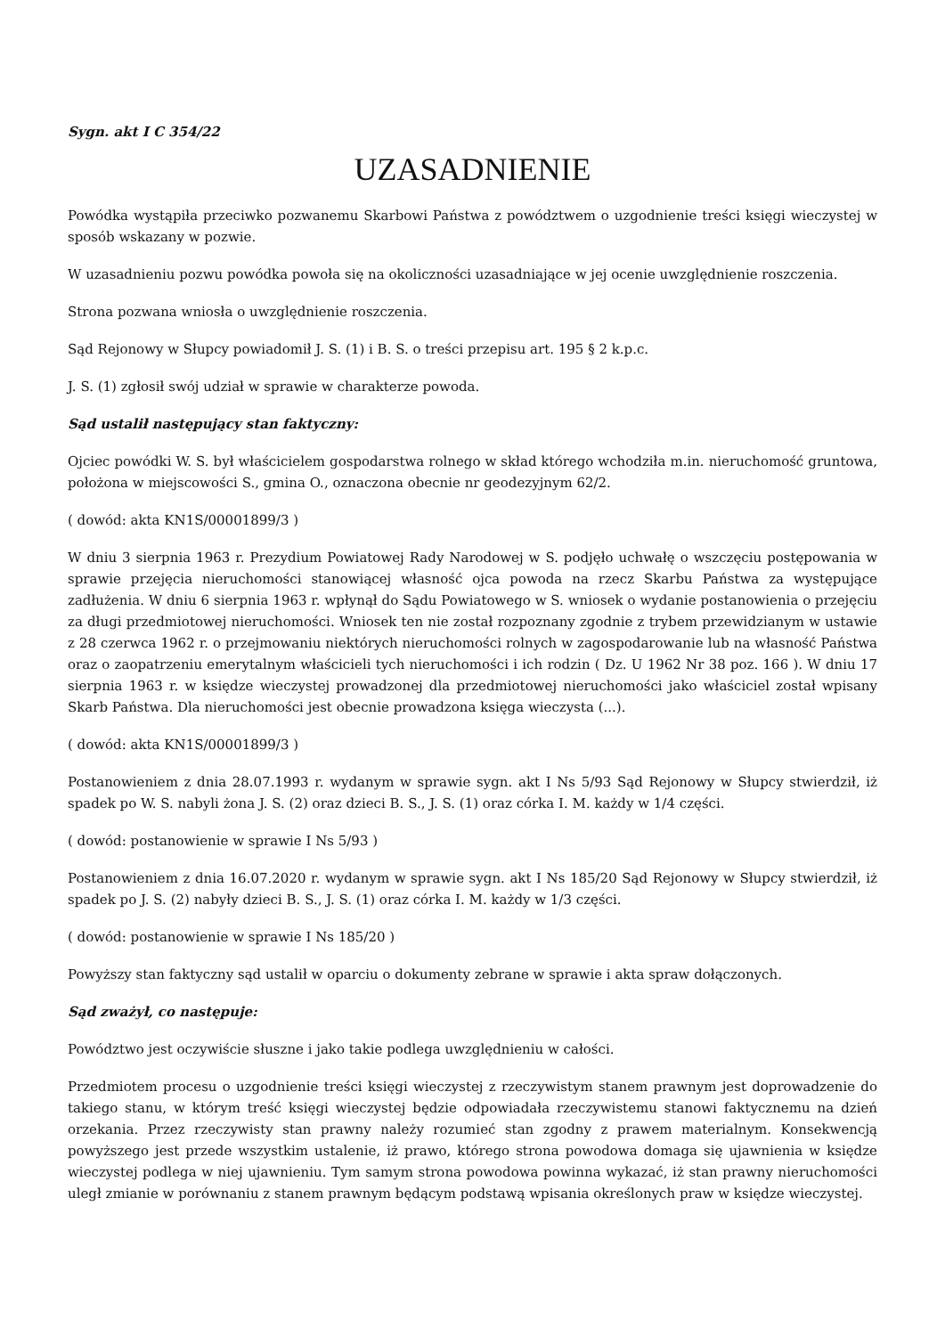Sygn. akt I C 354/22
UZASADNIENIE
Powódka wystąpiła przeciwko pozwanemu Skarbowi Państwa z powództwem o uzgodnienie treści księgi wieczystej w sposób wskazany w pozwie.
W uzasadnieniu pozwu powódka powoła się na okoliczności uzasadniające w jej ocenie uwzględnienie roszczenia.
Strona pozwana wniosła o uwzględnienie roszczenia.
Sąd Rejonowy w Słupcy powiadomił J. S. (1) i B. S. o treści przepisu art. 195 § 2 k.p.c.
J. S. (1) zgłosił swój udział w sprawie w charakterze powoda.
Sąd ustalił następujący stan faktyczny:
Ojciec powódki W. S. był właścicielem gospodarstwa rolnego w skład którego wchodziła m.in. nieruchomość gruntowa, położona w miejscowości S., gmina O., oznaczona obecnie nr geodezyjnym 62/2.
( dowód: akta KN1S/00001899/3 )
W dniu 3 sierpnia 1963 r. Prezydium Powiatowej Rady Narodowej w S. podjęło uchwałę o wszczęciu postępowania w sprawie przejęcia nieruchomości stanowiącej własność ojca powoda na rzecz Skarbu Państwa za występujące zadłużenia. W dniu 6 sierpnia 1963 r. wpłynął do Sądu Powiatowego w S. wniosek o wydanie postanowienia o przejęciu za długi przedmiotowej nieruchomości. Wniosek ten nie został rozpoznany zgodnie z trybem przewidzianym w ustawie z 28 czerwca 1962 r. o przejmowaniu niektórych nieruchomości rolnych w zagospodarowanie lub na własność Państwa oraz o zaopatrzeniu emerytalnym właścicieli tych nieruchomości i ich rodzin ( Dz. U 1962 Nr 38 poz. 166 ). W dniu 17 sierpnia 1963 r. w księdze wieczystej prowadzonej dla przedmiotowej nieruchomości jako właściciel został wpisany Skarb Państwa. Dla nieruchomości jest obecnie prowadzona księga wieczysta (...).
( dowód: akta KN1S/00001899/3 )
Postanowieniem z dnia 28.07.1993 r. wydanym w sprawie sygn. akt I Ns 5/93 Sąd Rejonowy w Słupcy stwierdził, iż spadek po W. S. nabyli żona J. S. (2) oraz dzieci B. S., J. S. (1) oraz córka I. M. każdy w 1/4 części.
( dowód: postanowienie w sprawie I Ns 5/93 )
Postanowieniem z dnia 16.07.2020 r. wydanym w sprawie sygn. akt I Ns 185/20 Sąd Rejonowy w Słupcy stwierdził, iż spadek po J. S. (2) nabyły dzieci B. S., J. S. (1) oraz córka I. M. każdy w 1/3 części.
( dowód: postanowienie w sprawie I Ns 185/20 )
Powyższy stan faktyczny sąd ustalił w oparciu o dokumenty zebrane w sprawie i akta spraw dołączonych.
Sąd zważył, co następuje:
Powództwo jest oczywiście słuszne i jako takie podlega uwzględnieniu w całości.
Przedmiotem procesu o uzgodnienie treści księgi wieczystej z rzeczywistym stanem prawnym jest doprowadzenie do takiego stanu, w którym treść księgi wieczystej będzie odpowiadała rzeczywistemu stanowi faktycznemu na dzień orzekania. Przez rzeczywisty stan prawny należy rozumieć stan zgodny z prawem materialnym. Konsekwencją powyższego jest przede wszystkim ustalenie, iż prawo, którego strona powodowa domaga się ujawnienia w księdze wieczystej podlega w niej ujawnieniu. Tym samym strona powodowa powinna wykazać, iż stan prawny nieruchomości uległ zmianie w porównaniu z stanem prawnym będącym podstawą wpisania określonych praw w księdze wieczystej.